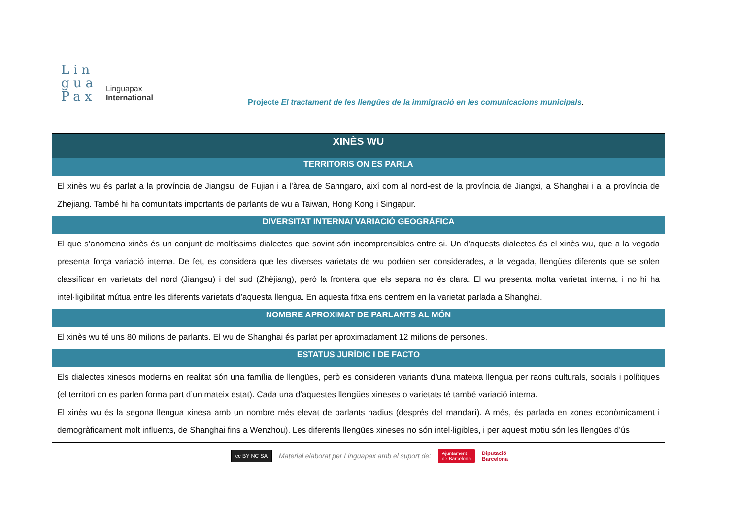Lin
gua
Pax
Linguapax
International
Projecte El tractament de les llengües de la immigració en les comunicacions municipals.
| XINÈS WU |
| --- |
| TERRITORIS ON ES PARLA |
| El xinès wu és parlat a la província de Jiangsu, de Fujian i a l’àrea de Sahngaro, així com al nord-est de la província de Jiangxi, a Shanghai i a la província de Zhejiang. També hi ha comunitats importants de parlants de wu a Taiwan, Hong Kong i Singapur. |
| DIVERSITAT INTERNA/ VARIACIÓ GEOGRÀFICA |
| El que s’anomena xinès és un conjunt de moltíssims dialectes que sovint són incomprensibles entre si. Un d’aquests dialectes és el xinès wu, que a la vegada presenta força variació interna. De fet, es considera que les diverses varietats de wu podrien ser considerades, a la vegada, llengües diferents que se solen classificar en varietats del nord (Jiangsu) i del sud (Zhèjiang), però la frontera que els separa no és clara. El wu presenta molta varietat interna, i no hi ha intel·ligibilitat mútua entre les diferents varietats d’aquesta llengua. En aquesta fitxa ens centrem en la varietat parlada a Shanghai. |
| NOMBRE APROXIMAT DE PARLANTS AL MÓN |
| El xinès wu té uns 80 milions de parlants. El wu de Shanghai és parlat per aproximadament 12 milions de persones. |
| ESTATUS JURÍDIC I DE FACTO |
| Els dialectes xinesos moderns en realitat són una família de llengües, però es consideren variants d’una mateixa llengua per raons culturals, socials i polítiques (el territori on es parlen forma part d’un mateix estat). Cada una d’aquestes llengües xineses o varietats té també variació interna. El xinès wu és la segona llengua xinesa amb un nombre més elevat de parlants nadius (després del mandarí). A més, és parlada en zones econòmicament i demogràficament molt influents, de Shanghai fins a Wenzhou). Les diferents llengües xineses no són intel·ligibles, i per aquest motiu són les llengües d’ús |
cc BY NC SA Material elaborat per Linguapax amb el suport de: Ajuntament
de Barcelona Diputació
Barcelona